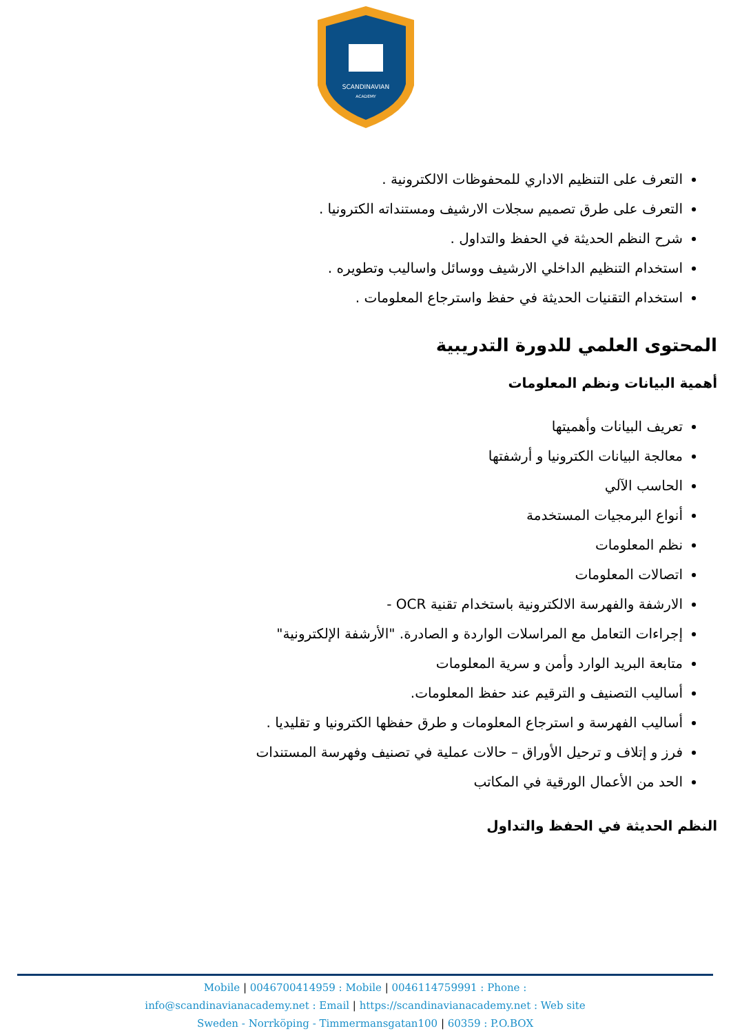SCANDINAVIAN
ACADEMY
التعرف على التنظيم الاداري للمحفوظات الالكترونية .
التعرف على طرق تصميم سجلات الارشيف ومستنداته الكترونيا .
شرح النظم الحديثة في الحفظ والتداول .
استخدام التنظيم الداخلي الارشيف ووسائل واساليب وتطويره .
استخدام التقنيات الحديثة في حفظ واسترجاع المعلومات .
المحتوى العلمي للدورة التدريبية
أهمية البيانات ونظم المعلومات
تعريف البيانات وأهميتها
معالجة البيانات الكترونيا و أرشفتها
الحاسب الآلي
أنواع البرمجيات المستخدمة
نظم المعلومات
اتصالات المعلومات
الارشفة والفهرسة الالكترونية باستخدام تقنية OCR -
إجراءات التعامل مع المراسلات الواردة و الصادرة. "الأرشفة الإلكترونية"
متابعة البريد الوارد وأمن و سرية المعلومات
أساليب التصنيف و الترقيم عند حفظ المعلومات.
أساليب الفهرسة و استرجاع المعلومات و طرق حفظها الكترونيا و تقليديا .
فرز و إتلاف و ترحيل الأوراق – حالات عملية في تصنيف وفهرسة المستندات
الحد من الأعمال الورقية في المكاتب
النظم الحديثة في الحفظ والتداول
Mobile | 0046700414959 : Mobile | 0046114759991 : Phone :
info@scandinavianacademy.net : Email | https://scandinavianacademy.net : Web site
Sweden - Norrköping - Timmermansgatan100 | 60359 : P.O.BOX